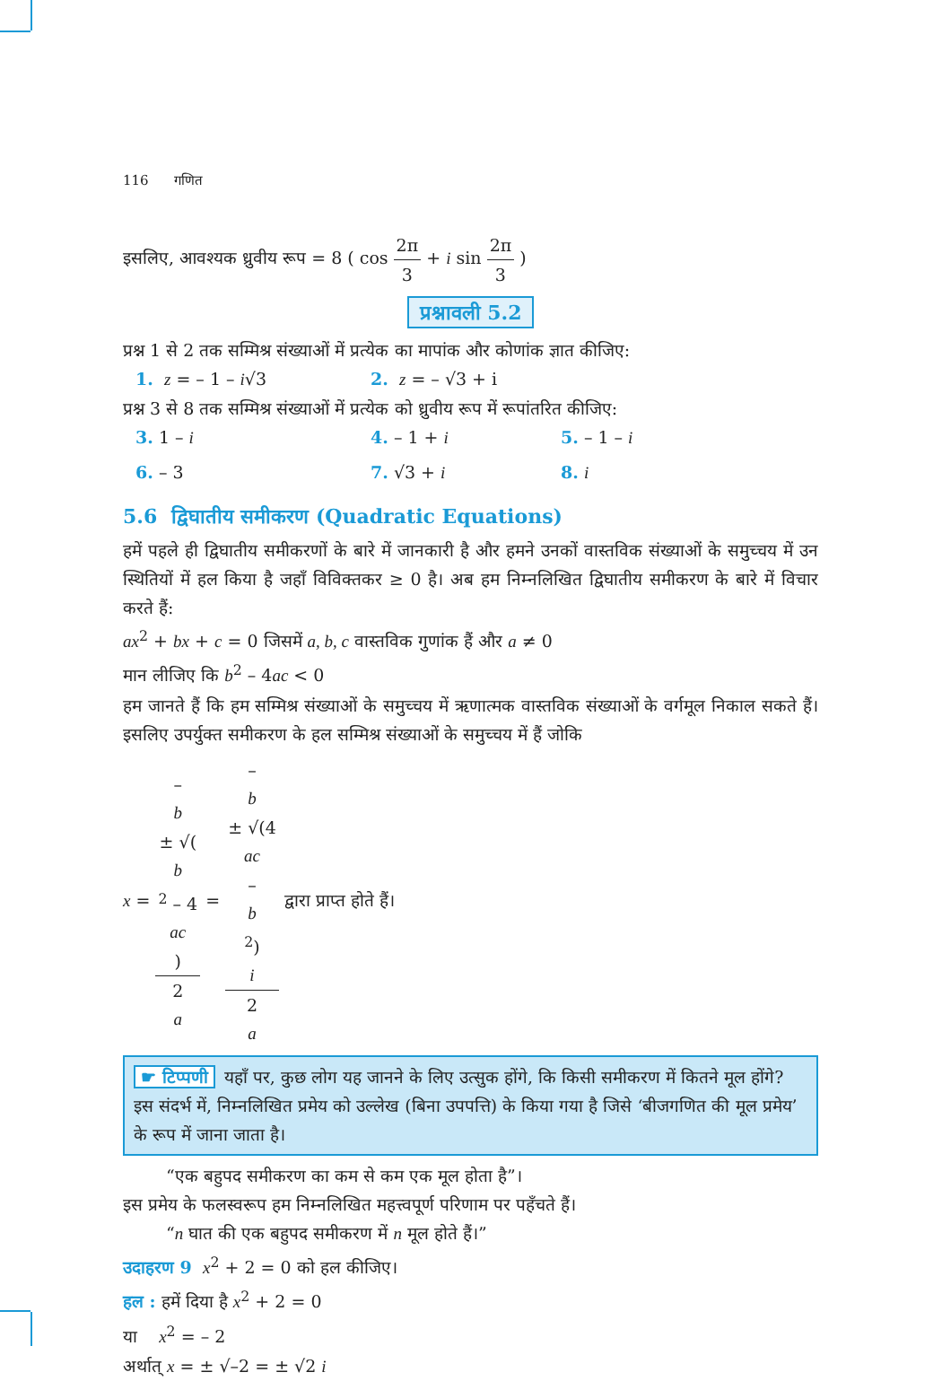116 गणित
इसलिए, आवश्यक ध्रुवीय रूप = 8 ( cos 2π 3 + i sin 2π 3 )
प्रश्नावली 5.2
प्रश्न 1 से 2 तक सम्मिश्र संख्याओं में प्रत्येक का मापांक और कोणांक ज्ञात कीजिए:
1. z = – 1 – i√3 2. z = – √3 + i
प्रश्न 3 से 8 तक सम्मिश्र संख्याओं में प्रत्येक को ध्रुवीय रूप में रूपांतरित कीजिए:
3. 1 – i 4. – 1 + i 5. – 1 – i
6. – 3 7. √3 + i 8. i
5.6 द्विघातीय समीकरण (Quadratic Equations)
हमें पहले ही द्विघातीय समीकरणों के बारे में जानकारी है और हमने उनकों वास्तविक संख्याओं के समुच्चय में उन स्थितियों में हल किया है जहाँ विविक्तकर ≥ 0 है। अब हम निम्नलिखित द्विघातीय समीकरण के बारे में विचार करते हैं:
ax<sup>2</sup> + bx + c = 0 जिसमें a, b, c वास्तविक गुणांक हैं और a ≠ 0
मान लीजिए कि b<sup>2</sup> – 4ac < 0
हम जानते हैं कि हम सम्मिश्र संख्याओं के समुच्चय में ऋणात्मक वास्तविक संख्याओं के वर्गमूल निकाल सकते हैं। इसलिए उपर्युक्त समीकरण के हल सम्मिश्र संख्याओं के समुच्चय में हैं जोकि
x = –
b
± √(b
<sup>2</sup> – 4
ac) 2
a = –
b
± √(4
ac
–
b
<sup>2</sup>)
i 2
a द्वारा प्राप्त होते हैं।
☛ टिप्पणी यहाँ पर, कुछ लोग यह जानने के लिए उत्सुक होंगे, कि किसी समीकरण में कितने मूल होंगे? इस संदर्भ में, निम्नलिखित प्रमेय को उल्लेख (बिना उपपत्ति) के किया गया है जिसे ‘बीजगणित की मूल प्रमेय’ के रूप में जाना जाता है।
“एक बहुपद समीकरण का कम से कम एक मूल होता है”।
इस प्रमेय के फलस्वरूप हम निम्नलिखित महत्त्वपूर्ण परिणाम पर पहँचते हैं।
“n घात की एक बहुपद समीकरण में n मूल होते हैं।”
उदाहरण 9 x<sup>2</sup> + 2 = 0 को हल कीजिए।
हल : हमें दिया है x<sup>2</sup> + 2 = 0
या x<sup>2</sup> = – 2
अर्थात् x = ± √–2 = ± √2 i